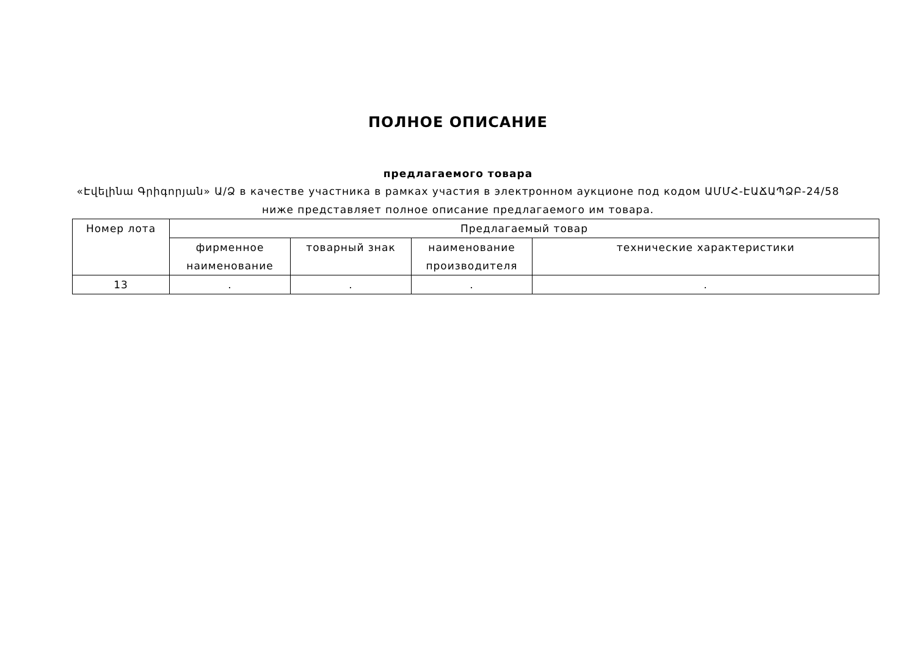ПОЛНОЕ ОПИСАНИЕ
предлагаемого товара
«Էվելինա Գրիգորյան» Ա/Ձ в качестве участника в рамках участия в электронном аукционе под кодом ԱՄՄՀ-ԷԱՃԱՊՁԲ-24/58 ниже представляет полное описание предлагаемого им товара.
| Номер лота | Предлагаемый товар | | | |
| --- | --- | --- | --- | --- |
| | фирменное наименование | товарный знак | наименование производителя | технические характеристики |
| 13 | . | . | . | . |